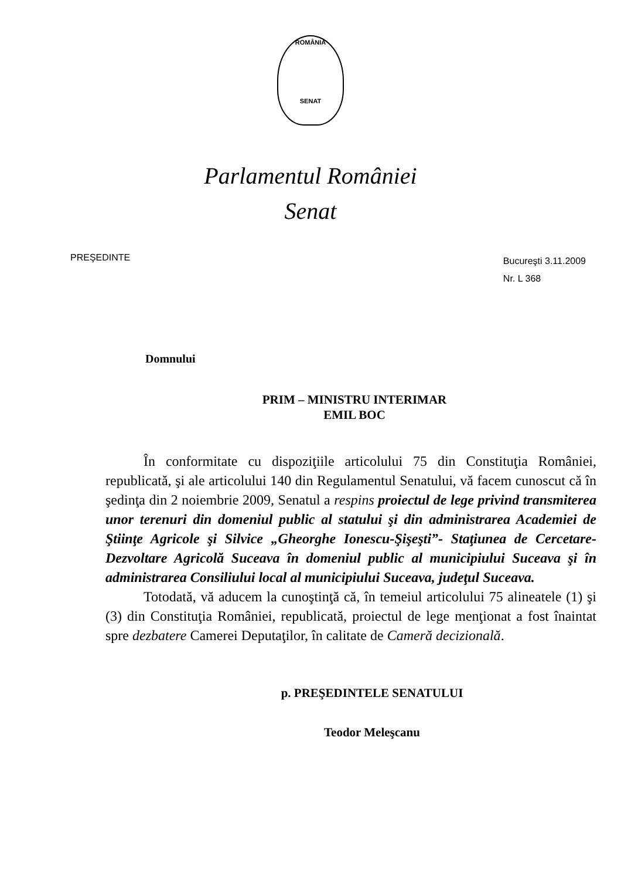ROMÂNIA
SENAT
Parlamentul României
Senat
PREŞEDINTE
Bucureşti 3.11.2009
Nr. L 368
Domnului
PRIM – MINISTRU INTERIMAR
EMIL BOC
În conformitate cu dispoziţiile articolului 75 din Constituţia României, republicată, şi ale articolului 140 din Regulamentul Senatului, vă facem cunoscut că în şedinţa din 2 noiembrie 2009, Senatul a respins proiectul de lege privind transmiterea unor terenuri din domeniul public al statului şi din administrarea Academiei de Ştiinţe Agricole şi Silvice „Gheorghe Ionescu-Şişeşti”- Staţiunea de Cercetare-Dezvoltare Agricolă Suceava în domeniul public al municipiului Suceava şi în administrarea Consiliului local al municipiului Suceava, judeţul Suceava.
Totodată, vă aducem la cunoştinţă că, în temeiul articolului 75 alineatele (1) şi (3) din Constituţia României, republicată, proiectul de lege menţionat a fost înaintat spre dezbatere Camerei Deputaţilor, în calitate de Cameră decizională.
p. PREŞEDINTELE SENATULUI
Teodor Meleşcanu